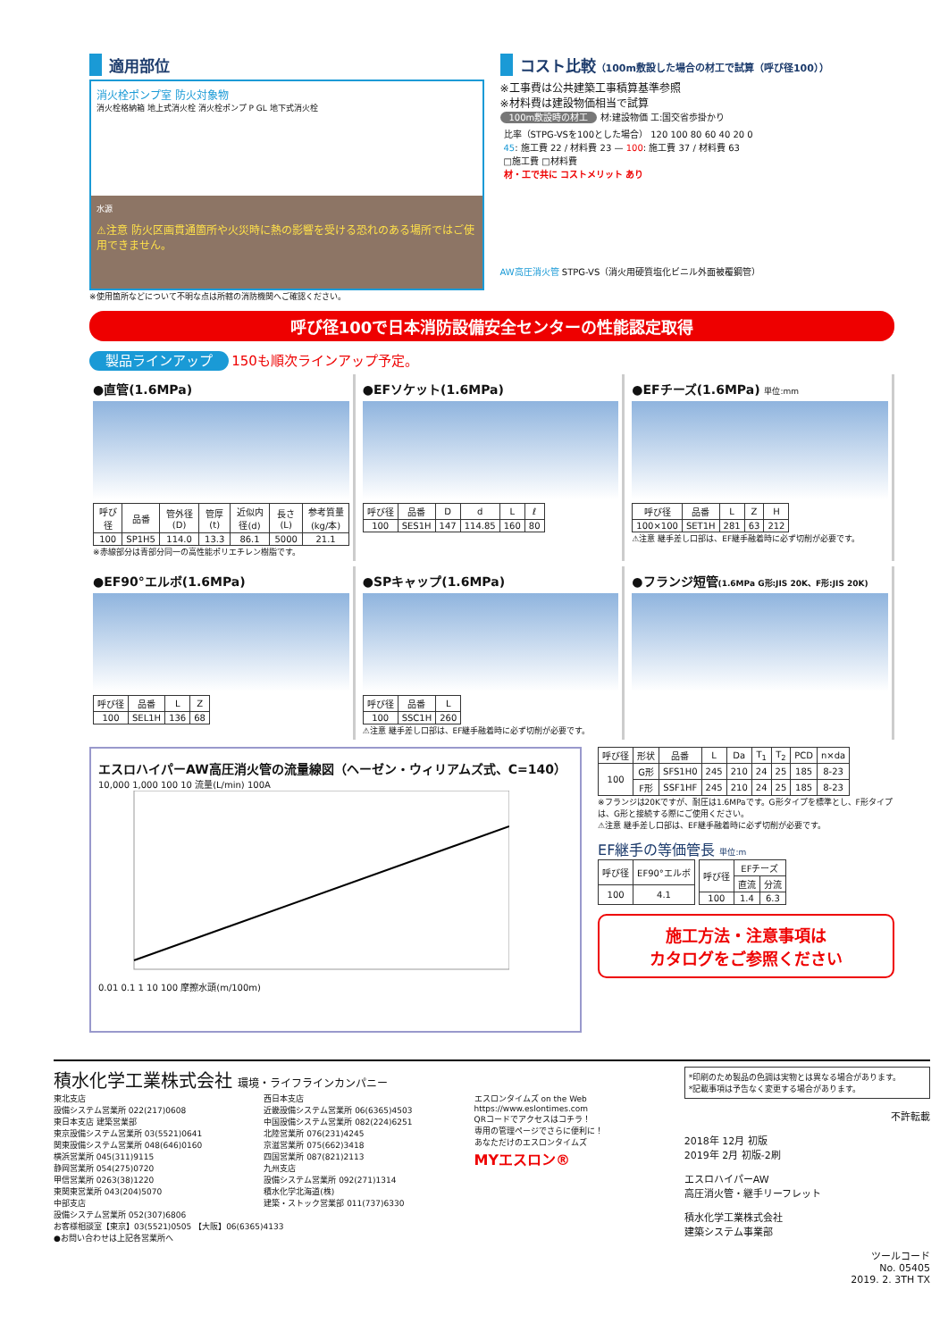適用部位
消火栓ポンプ室 防火対象物
消火栓格納箱 地上式消火栓 消火栓ポンプ P GL 地下式消火栓
水源
⚠注意 防火区画貫通箇所や火災時に熱の影響を受ける恐れのある場所ではご使用できません。
※使用箇所などについて不明な点は所轄の消防機関へご確認ください。
コスト比較（100m敷設した場合の材工で試算（呼び径100））
※工事費は公共建築工事積算基準参照
※材料費は建設物価相当で試算
100m敷設時の材工 材:建設物価 工:国交省歩掛かり
比率（STPG-VSを100とした場合） 120 100 80 60 40 20 0
45: 施工費 22 / 材料費 23 — 100: 施工費 37 / 材料費 63
□施工費 □材料費
材・工で共に コストメリット あり
AW高圧消火管 STPG-VS（消火用硬質塩化ビニル外面被覆鋼管）
呼び径100で日本消防設備安全センターの性能認定取得
製品ラインアップ 150も順次ラインアップ予定。
●直管(1.6MPa)
| 呼び径 | 品番 | 管外径(D) | 管厚(t) | 近似内径(d) | 長さ(L) | 参考質量(kg/本) |
| --- | --- | --- | --- | --- | --- | --- |
| 100 | SP1H5 | 114.0 | 13.3 | 86.1 | 5000 | 21.1 |
※赤線部分は青部分同一の高性能ポリエチレン樹脂です。
●EFソケット(1.6MPa)
| 呼び径 | 品番 | D | d | L | ℓ |
| --- | --- | --- | --- | --- | --- |
| 100 | SES1H | 147 | 114.85 | 160 | 80 |
●EFチーズ(1.6MPa) 単位:mm
| 呼び径 | 品番 | L | Z | H |
| --- | --- | --- | --- | --- |
| 100×100 | SET1H | 281 | 63 | 212 |
⚠注意 継手差し口部は、EF継手融着時に必ず切削が必要です。
●EF90°エルボ(1.6MPa)
| 呼び径 | 品番 | L | Z |
| --- | --- | --- | --- |
| 100 | SEL1H | 136 | 68 |
●SPキャップ(1.6MPa)
| 呼び径 | 品番 | L |
| --- | --- | --- |
| 100 | SSC1H | 260 |
⚠注意 継手差し口部は、EF継手融着時に必ず切削が必要です。
●フランジ短管(1.6MPa G形:JIS 20K、F形:JIS 20K)
エスロハイパーAW高圧消火管の流量線図（ヘーゼン・ウィリアムズ式、C=140）
10,000 1,000 100 10 流量(L/min) 100A
0.01 0.1 1 10 100 摩擦水頭(m/100m)
| 呼び径 | 形状 | 品番 | L | Da | T<sub>1</sub> | T<sub>2</sub> | PCD | n×da |
| --- | --- | --- | --- | --- | --- | --- | --- | --- |
| 100 | G形 | SFS1H0 | 245 | 210 | 24 | 25 | 185 | 8-23 |
| | F形 | SSF1HF | 245 | 210 | 24 | 25 | 185 | 8-23 |
※フランジは20Kですが、耐圧は1.6MPaです。G形タイプを標準とし、F形タイプは、G形と接続する際にご使用ください。
⚠注意 継手差し口部は、EF継手融着時に必ず切削が必要です。
EF継手の等価管長 単位:m
| 呼び径 | EF90°エルボ |
| --- | --- |
| 100 | 4.1 |
| 呼び径 | EFチーズ | |
| --- | --- | --- |
| | 直流 | 分流 |
| 100 | 1.4 | 6.3 |
施工方法・注意事項は
カタログをご参照ください
積水化学工業株式会社 環境・ライフラインカンパニー
東北支店
設備システム営業所 022(217)0608
東日本支店 建築営業部
東京設備システム営業所 03(5521)0641
関東設備システム営業所 048(646)0160
横浜営業所 045(311)9115
静岡営業所 054(275)0720
甲信営業所 0263(38)1220
東関東営業所 043(204)5070
中部支店
設備システム営業所 052(307)6806
西日本支店
近畿設備システム営業所 06(6365)4503
中国設備システム営業所 082(224)6251
北陸営業所 076(231)4245
京滋営業所 075(662)3418
四国営業所 087(821)2113
九州支店
設備システム営業所 092(271)1314
積水化学北海道(株)
建築・ストック営業部 011(737)6330
エスロンタイムズ on the Web
https://www.eslontimes.com
QRコードでアクセスはコチラ！
専用の管理ページでさらに便利に！
あなただけのエスロンタイムズ
MYエスロン®
お客様相談室【東京】03(5521)0505 【大阪】06(6365)4133
●お問い合わせは上記各営業所へ
*印刷のため製品の色調は実物とは異なる場合があります。
*記載事項は予告なく変更する場合があります。
不許転載
2018年 12月 初版
2019年 2月 初版-2刷
エスロハイパーAW
高圧消火管・継手リーフレット
積水化学工業株式会社
建築システム事業部
ツールコード
No. 05405
2019. 2. 3TH TX